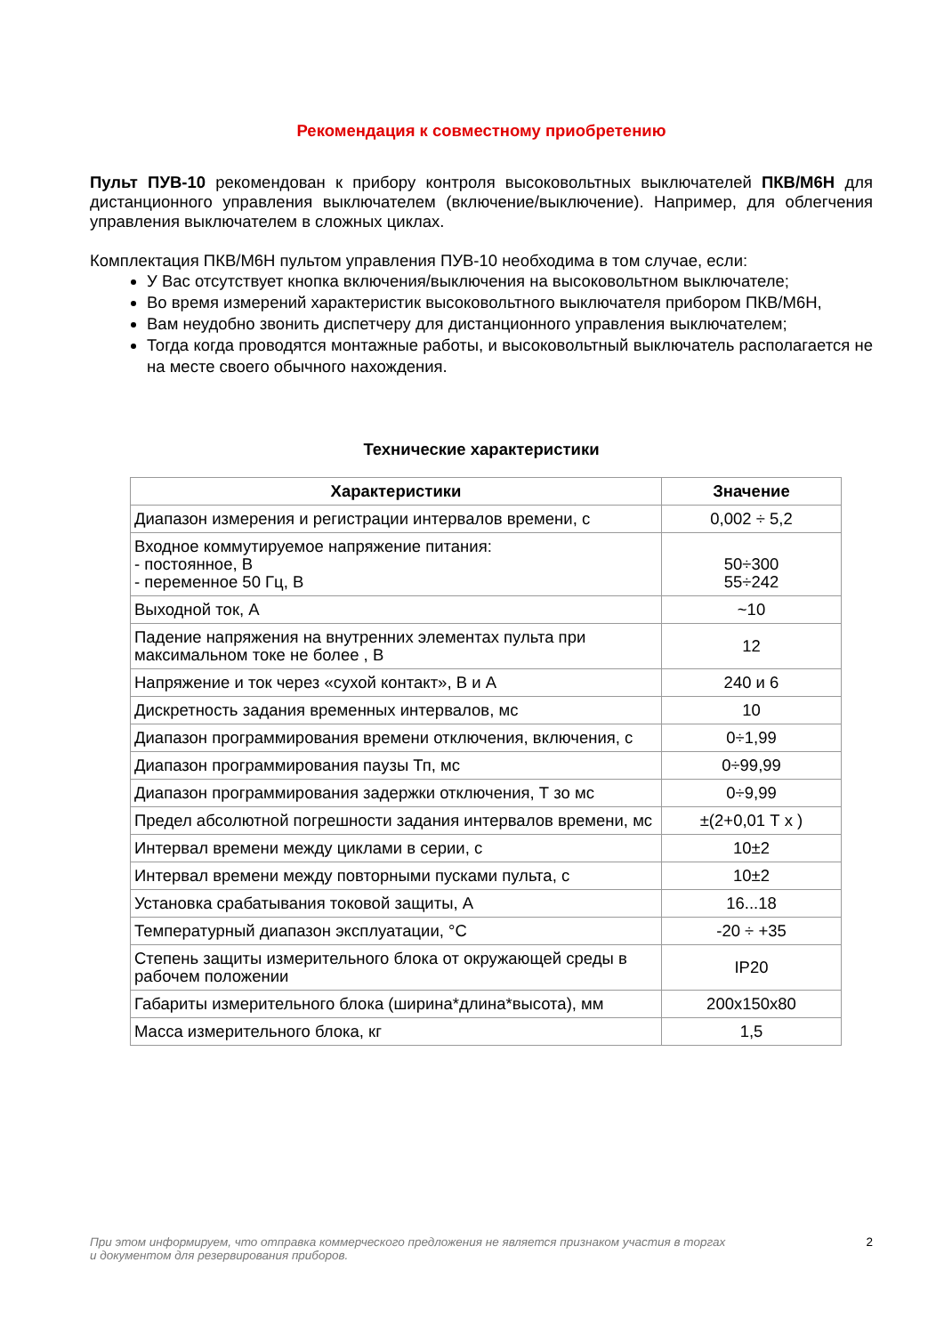Рекомендация к совместному приобретению
Пульт ПУВ-10 рекомендован к прибору контроля высоковольтных выключателей ПКВ/М6Н для дистанционного управления выключателем (включение/выключение). Например, для облегчения управления выключателем в сложных циклах.
Комплектация ПКВ/М6Н пультом управления ПУВ-10 необходима в том случае, если:
У Вас отсутствует кнопка включения/выключения на высоковольтном выключателе;
Во время измерений характеристик высоковольтного выключателя прибором ПКВ/М6Н,
Вам неудобно звонить диспетчеру для дистанционного управления выключателем;
Тогда когда проводятся монтажные работы, и высоковольтный выключатель располагается не на месте своего обычного нахождения.
Технические характеристики
| Характеристики | Значение |
| --- | --- |
| Диапазон измерения и регистрации интервалов времени, с | 0,002 ÷ 5,2 |
| Входное коммутируемое напряжение питания: - постоянное, В - переменное 50 Гц, В | 50÷300 55÷242 |
| Выходной ток, А | ~10 |
| Падение напряжения на внутренних элементах пульта при максимальном токе не более , В | 12 |
| Напряжение и ток через «сухой контакт», В и А | 240 и 6 |
| Дискретность задания временных интервалов, мс | 10 |
| Диапазон программирования времени отключения, включения, с | 0÷1,99 |
| Диапазон программирования паузы Тп, мс | 0÷99,99 |
| Диапазон программирования задержки отключения, Т зо мс | 0÷9,99 |
| Предел абсолютной погрешности задания интервалов времени, мс | ±(2+0,01 Т х ) |
| Интервал времени между циклами в серии, с | 10±2 |
| Интервал времени между повторными пусками пульта, с | 10±2 |
| Установка срабатывания токовой защиты, А | 16...18 |
| Температурный диапазон эксплуатации, °С | -20 ÷ +35 |
| Степень защиты измерительного блока от окружающей среды в рабочем положении | IP20 |
| Габариты измерительного блока (ширина*длина*высота), мм | 200x150x80 |
| Масса измерительного блока, кг | 1,5 |
При этом информируем, что отправка коммерческого предложения не является признаком участия в торгах
и документом для резервирования приборов. 2